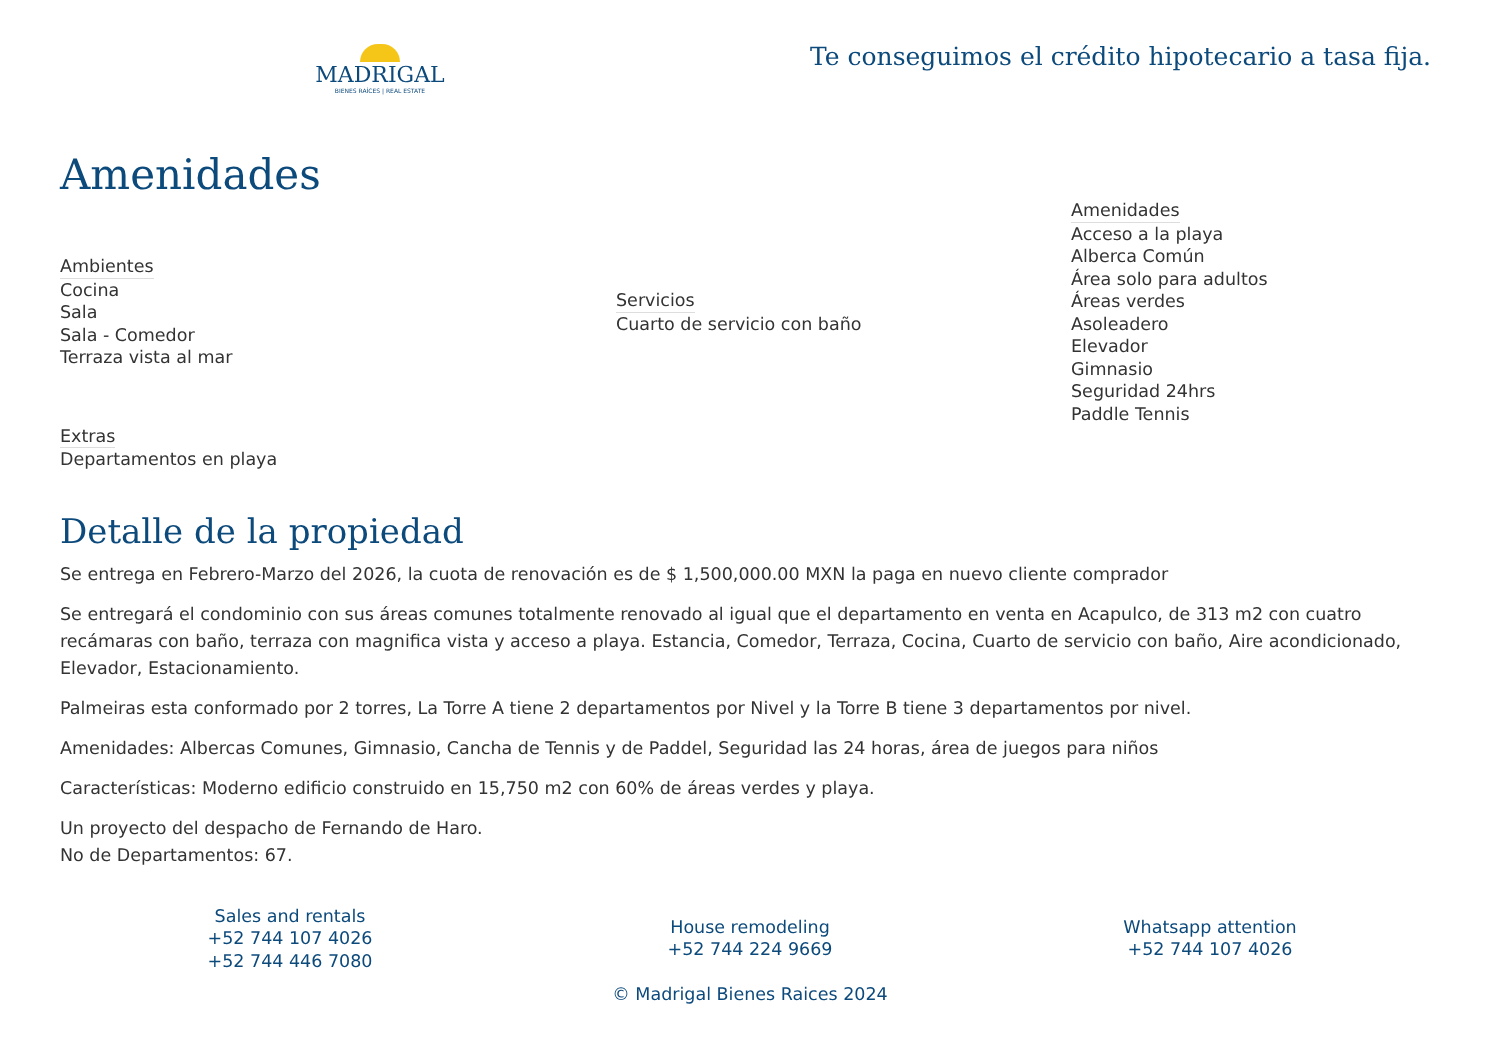MADRIGAL
BIENES RAÍCES | REAL ESTATE
Te conseguimos el crédito hipotecario a tasa fija.
Amenidades
Ambientes
Cocina
Sala
Sala - Comedor
Terraza vista al mar
Extras
Departamentos en playa
Servicios
Cuarto de servicio con baño
Amenidades
Acceso a la playa
Alberca Común
Área solo para adultos
Áreas verdes
Asoleadero
Elevador
Gimnasio
Seguridad 24hrs
Paddle Tennis
Detalle de la propiedad
Se entrega en Febrero-Marzo del 2026, la cuota de renovación es de $ 1,500,000.00 MXN la paga en nuevo cliente comprador
Se entregará el condominio con sus áreas comunes totalmente renovado al igual que el departamento en venta en Acapulco, de 313 m2 con cuatro recámaras con baño, terraza con magnifica vista y acceso a playa. Estancia, Comedor, Terraza, Cocina, Cuarto de servicio con baño, Aire acondicionado, Elevador, Estacionamiento.
Palmeiras esta conformado por 2 torres, La Torre A tiene 2 departamentos por Nivel y la Torre B tiene 3 departamentos por nivel.
Amenidades: Albercas Comunes, Gimnasio, Cancha de Tennis y de Paddel, Seguridad las 24 horas, área de juegos para niños
Características: Moderno edificio construido en 15,750 m2 con 60% de áreas verdes y playa.
Un proyecto del despacho de Fernando de Haro.
No de Departamentos: 67.
Sales and rentals
+52 744 107 4026
+52 744 446 7080
House remodeling
+52 744 224 9669
© Madrigal Bienes Raices 2024
Whatsapp attention
+52 744 107 4026